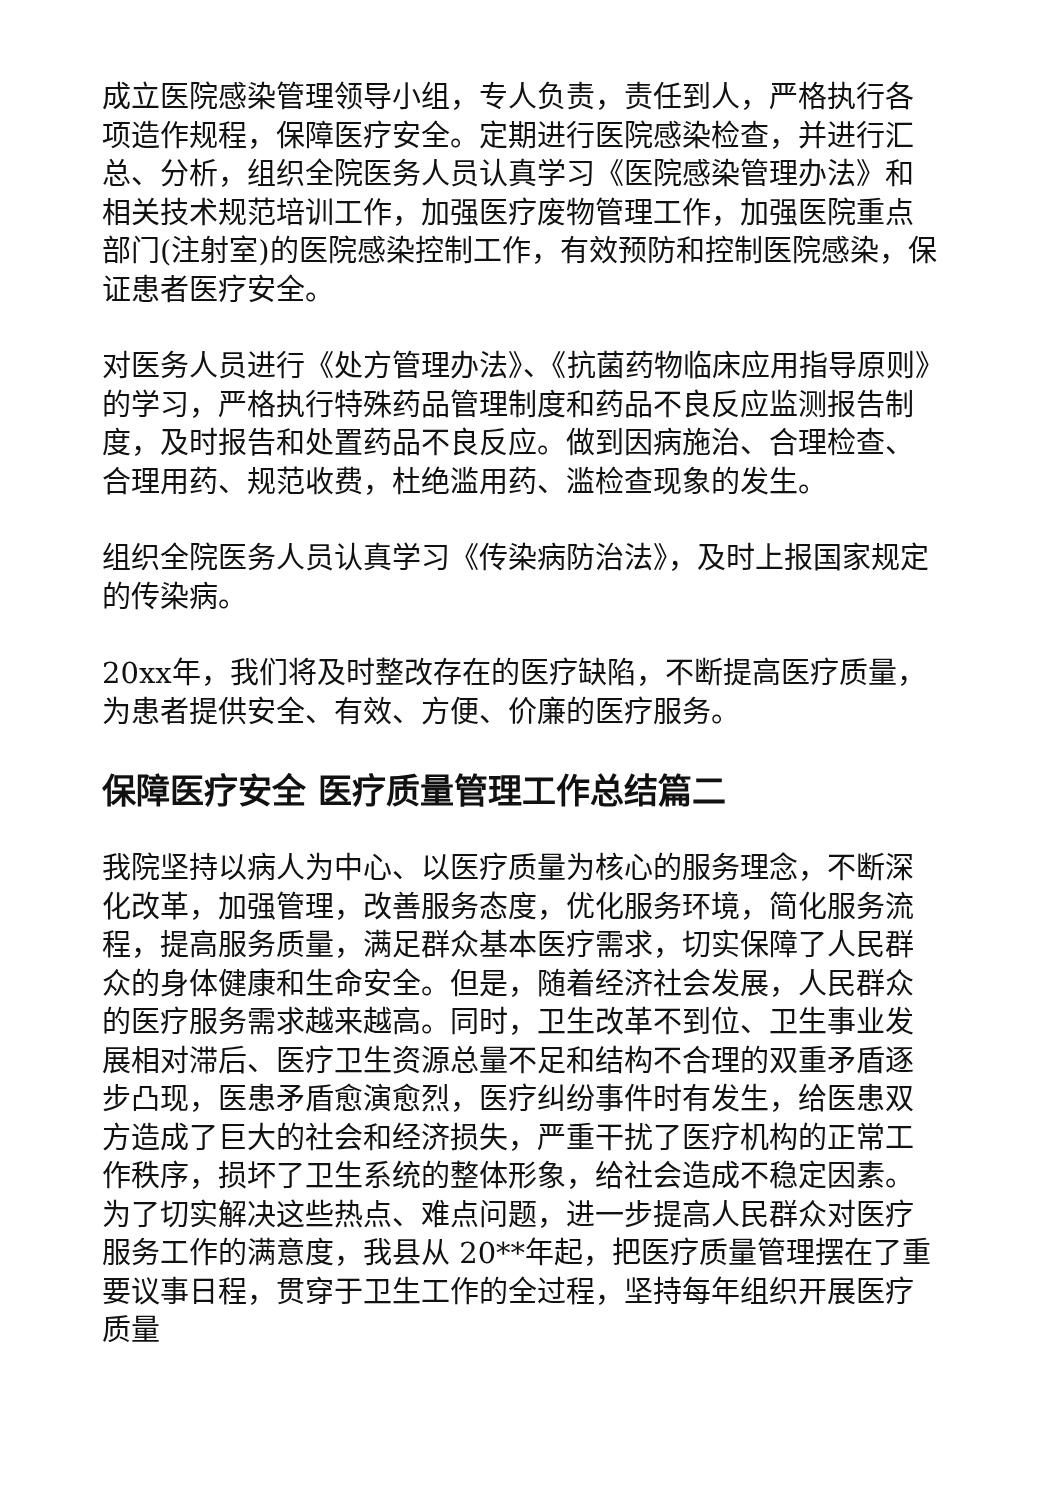成立医院感染管理领导小组，专人负责，责任到人，严格执行各项造作规程，保障医疗安全。定期进行医院感染检查，并进行汇总、分析，组织全院医务人员认真学习《医院感染管理办法》和相关技术规范培训工作，加强医疗废物管理工作，加强医院重点部门(注射室)的医院感染控制工作，有效预防和控制医院感染，保证患者医疗安全。
对医务人员进行《处方管理办法》、《抗菌药物临床应用指导原则》的学习，严格执行特殊药品管理制度和药品不良反应监测报告制度，及时报告和处置药品不良反应。做到因病施治、合理检查、合理用药、规范收费，杜绝滥用药、滥检查现象的发生。
组织全院医务人员认真学习《传染病防治法》，及时上报国家规定的传染病。
20xx年，我们将及时整改存在的医疗缺陷，不断提高医疗质量，为患者提供安全、有效、方便、价廉的医疗服务。
保障医疗安全 医疗质量管理工作总结篇二
我院坚持以病人为中心、以医疗质量为核心的服务理念，不断深化改革，加强管理，改善服务态度，优化服务环境，简化服务流程，提高服务质量，满足群众基本医疗需求，切实保障了人民群众的身体健康和生命安全。但是，随着经济社会发展，人民群众的医疗服务需求越来越高。同时，卫生改革不到位、卫生事业发展相对滞后、医疗卫生资源总量不足和结构不合理的双重矛盾逐步凸现，医患矛盾愈演愈烈，医疗纠纷事件时有发生，给医患双方造成了巨大的社会和经济损失，严重干扰了医疗机构的正常工作秩序，损坏了卫生系统的整体形象，给社会造成不稳定因素。为了切实解决这些热点、难点问题，进一步提高人民群众对医疗服务工作的满意度，我县从 20**年起，把医疗质量管理摆在了重要议事日程，贯穿于卫生工作的全过程，坚持每年组织开展医疗质量